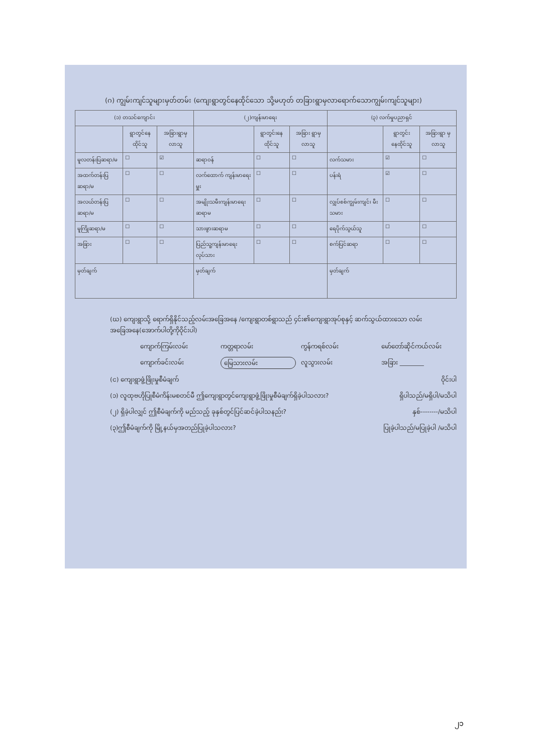(ဂ) ကျွမ်းကျင်သူများမှတ်တမ်း (ကျေးရွာတွင်နေထိုင်သော သို့မဟုတ် တခြားရွာမှလာရောက်သောကျွမ်းကျင်သူများ)
| (၁) တသင်ကျောင်း | | | (၂)ကျန်းမာရေး | | | (၃) လက်မှုပညာရှင် | | |
| --- | --- | --- | --- | --- | --- | --- | --- | --- |
| | ရွာတွင်နေ ထိုင်သူ | အခြားရွာမှ လာသူ | | ရွာတွင်းနေ ထိုင်သူ | အခြား ရွာမှ လာသူ | | ရွာတွင်း နေထိုင်သူ | အခြားရွာ မှလာသူ |
| မူလတန်းပြဆရာ/မ | ☐ | ☑ | ဆရာဝန် | ☐ | ☐ | လက်သမား | ☑ | ☐ |
| အထက်တန်းပြဆရာ/မ | ☐ | ☐ | လက်ထောက် ကျန်းမာရေးမှူး | ☐ | ☐ | ပန်းရံ | ☑ | ☐ |
| အလယ်တန်းပြဆရာ/မ | ☐ | ☐ | အမျိုးသမီးကျန်းမာရေး ဆရာမ | ☐ | ☐ | လျှပ်စစ်ကျွမ်းကျင်၊ မီးသမား | ☐ | ☐ |
| မူကြိုဆရာ/မ | ☐ | ☐ | သားဖွားဆရာမ | ☐ | ☐ | ရေပိုက်သွယ်သူ | ☐ | ☐ |
| အခြား | ☐ | ☐ | ပြည်သူ့ကျန်းမာရေးလုပ်သား | ☐ | ☐ | စက်ပြင်ဆရာ | ☐ | ☐ |
| မှတ်ချက် | | | မှတ်ချက် | | | မှတ်ချက် | | |
(ဃ) ကျေးရွာသို့ ရောက်ရှိနိုင်သည့်လမ်းအခြေအနေ /ကျေးရွာတစ်ရွာသည် ၄င်း၏ကျေးရွာအုပ်စုနှင့် ဆက်သွယ်ထားသော လမ်းအခြေအနေ(အောက်ပါတို့ကိုဝိုင်းပါ)
ကျောက်ကြမ်းလမ်း ကတ္တရာလမ်း ကွန်ကရစ်လမ်း မော်တော်ဆိုင်ကယ်လမ်း ကျောက်ခင်းလမ်း မြေသားလမ်း လူသွားလမ်း အခြား ________
(င) ကျေးရွာဖွံ့ဖြိုးမှုစီမံချက် ဝိုင်းပါ
(၁) လူထုဗဟိုပြုစီမံကိန်းမစတင်မီ ဤကျေးရွာတွင်ကျေးရွာဖွံ့ဖြိုးမှုစီမံချက်ရှိခဲ့ပါသလား? ရှိပါသည်/မရှိပါ/မသိပါ
(၂) ရှိခဲ့ပါလျှင် ဤစီမံချက်ကို မည်သည့် ခုနှစ်တွင်ပြင်ဆင်ခဲ့ပါသနည်း? နှစ်--------/မသိပါ
(၃)ဤစီမံချက်ကို မြို့နယ်မှအတည်ပြုခဲ့ပါသလား? ပြုခဲ့ပါသည်/မပြုခဲ့ပါ /မသိပါ
၂၁